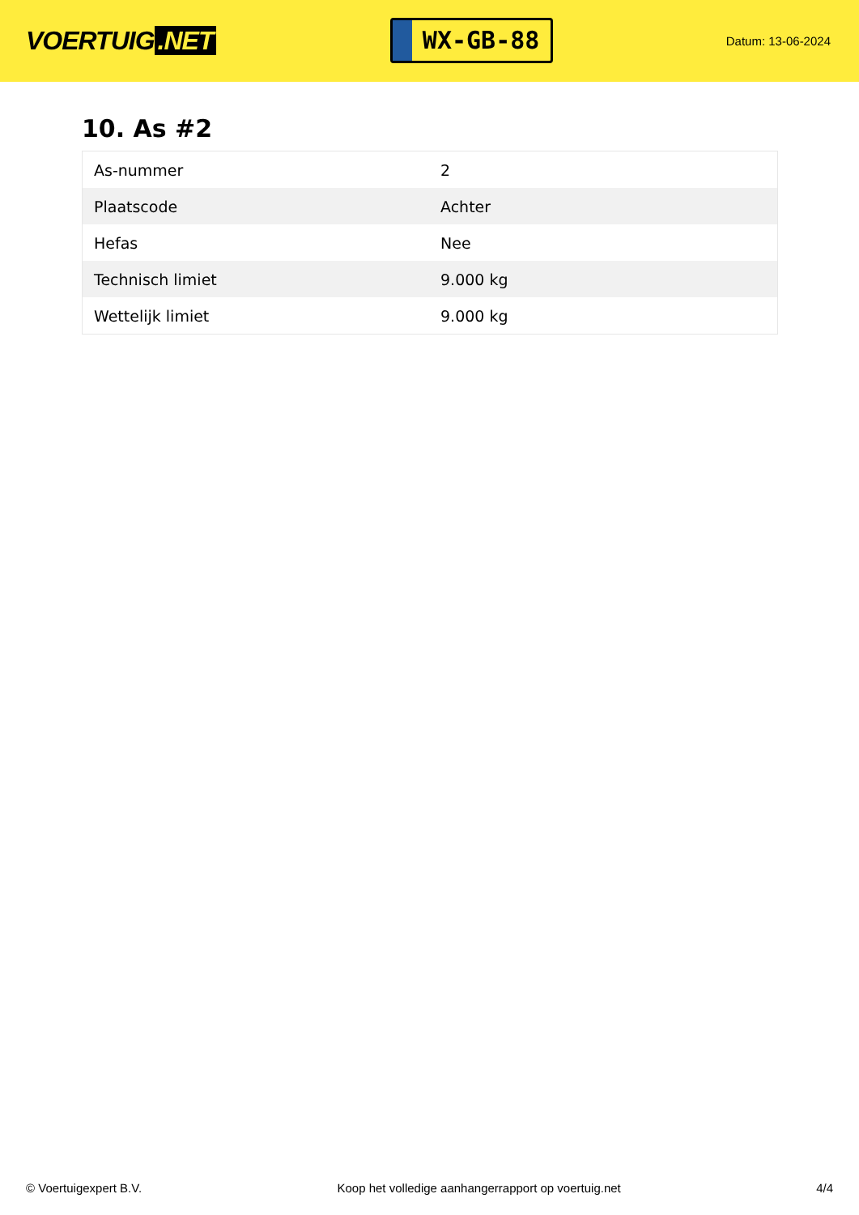VOERTUIG.NET
WX-GB-88
Datum: 13-06-2024
10. As #2
| As-nummer | 2 |
| Plaatscode | Achter |
| Hefas | Nee |
| Technisch limiet | 9.000 kg |
| Wettelijk limiet | 9.000 kg |
© Voertuigexpert B.V. Koop het volledige aanhangerrapport op voertuig.net 4/4